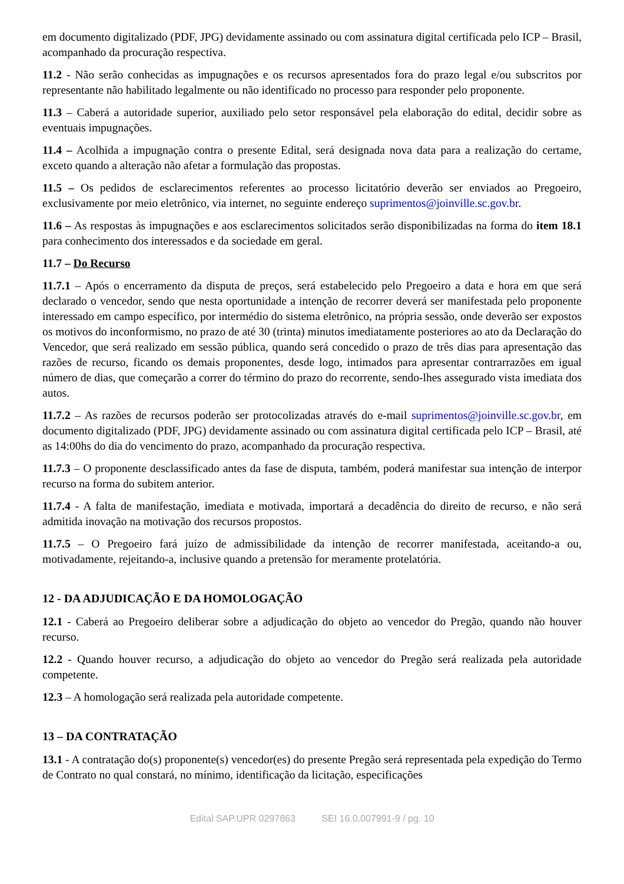em documento digitalizado (PDF, JPG) devidamente assinado ou com assinatura digital certificada pelo ICP – Brasil, acompanhado da procuração respectiva.
11.2 - Não serão conhecidas as impugnações e os recursos apresentados fora do prazo legal e/ou subscritos por representante não habilitado legalmente ou não identificado no processo para responder pelo proponente.
11.3 – Caberá a autoridade superior, auxiliado pelo setor responsável pela elaboração do edital, decidir sobre as eventuais impugnações.
11.4 – Acolhida a impugnação contra o presente Edital, será designada nova data para a realização do certame, exceto quando a alteração não afetar a formulação das propostas.
11.5 – Os pedidos de esclarecimentos referentes ao processo licitatório deverão ser enviados ao Pregoeiro, exclusivamente por meio eletrônico, via internet, no seguinte endereço suprimentos@joinville.sc.gov.br.
11.6 – As respostas às impugnações e aos esclarecimentos solicitados serão disponibilizadas na forma do item 18.1 para conhecimento dos interessados e da sociedade em geral.
11.7 – Do Recurso
11.7.1 – Após o encerramento da disputa de preços, será estabelecido pelo Pregoeiro a data e hora em que será declarado o vencedor, sendo que nesta oportunidade a intenção de recorrer deverá ser manifestada pelo proponente interessado em campo específico, por intermédio do sistema eletrônico, na própria sessão, onde deverão ser expostos os motivos do inconformismo, no prazo de até 30 (trinta) minutos imediatamente posteriores ao ato da Declaração do Vencedor, que será realizado em sessão pública, quando será concedido o prazo de três dias para apresentação das razões de recurso, ficando os demais proponentes, desde logo, intimados para apresentar contrarrazões em igual número de dias, que começarão a correr do término do prazo do recorrente, sendo-lhes assegurado vista imediata dos autos.
11.7.2 – As razões de recursos poderão ser protocolizadas através do e-mail suprimentos@joinville.sc.gov.br, em documento digitalizado (PDF, JPG) devidamente assinado ou com assinatura digital certificada pelo ICP – Brasil, até as 14:00hs do dia do vencimento do prazo, acompanhado da procuração respectiva.
11.7.3 – O proponente desclassificado antes da fase de disputa, também, poderá manifestar sua intenção de interpor recurso na forma do subitem anterior.
11.7.4 - A falta de manifestação, imediata e motivada, importará a decadência do direito de recurso, e não será admitida inovação na motivação dos recursos propostos.
11.7.5 – O Pregoeiro fará juízo de admissibilidade da intenção de recorrer manifestada, aceitando-a ou, motivadamente, rejeitando-a, inclusive quando a pretensão for meramente protelatória.
12 - DA ADJUDICAÇÃO E DA HOMOLOGAÇÃO
12.1 - Caberá ao Pregoeiro deliberar sobre a adjudicação do objeto ao vencedor do Pregão, quando não houver recurso.
12.2 - Quando houver recurso, a adjudicação do objeto ao vencedor do Pregão será realizada pela autoridade competente.
12.3 – A homologação será realizada pela autoridade competente.
13 – DA CONTRATAÇÃO
13.1 - A contratação do(s) proponente(s) vencedor(es) do presente Pregão será representada pela expedição do Termo de Contrato no qual constará, no mínimo, identificação da licitação, especificações
Edital SAP.UPR 0297863 SEI 16.0.007991-9 / pg. 10